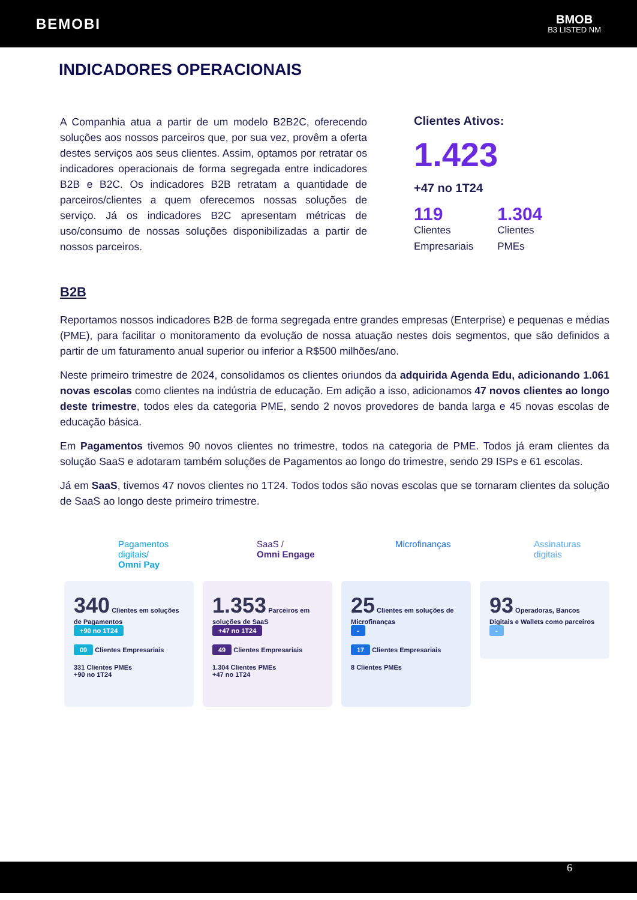BEMOBI
BMOB
B3 LISTED NM
INDICADORES OPERACIONAIS
A Companhia atua a partir de um modelo B2B2C, oferecendo soluções aos nossos parceiros que, por sua vez, provêm a oferta destes serviços aos seus clientes. Assim, optamos por retratar os indicadores operacionais de forma segregada entre indicadores B2B e B2C. Os indicadores B2B retratam a quantidade de parceiros/clientes a quem oferecemos nossas soluções de serviço. Já os indicadores B2C apresentam métricas de uso/consumo de nossas soluções disponibilizadas a partir de nossos parceiros.
Clientes Ativos:
1.423
+47 no 1T24
119
Clientes
Empresariais
1.304
Clientes
PMEs
B2B
Reportamos nossos indicadores B2B de forma segregada entre grandes empresas (Enterprise) e pequenas e médias (PME), para facilitar o monitoramento da evolução de nossa atuação nestes dois segmentos, que são definidos a partir de um faturamento anual superior ou inferior a R$500 milhões/ano.
Neste primeiro trimestre de 2024, consolidamos os clientes oriundos da adquirida Agenda Edu, adicionando 1.061 novas escolas como clientes na indústria de educação. Em adição a isso, adicionamos 47 novos clientes ao longo deste trimestre, todos eles da categoria PME, sendo 2 novos provedores de banda larga e 45 novas escolas de educação básica.
Em Pagamentos tivemos 90 novos clientes no trimestre, todos na categoria de PME. Todos já eram clientes da solução SaaS e adotaram também soluções de Pagamentos ao longo do trimestre, sendo 29 ISPs e 61 escolas.
Já em SaaS, tivemos 47 novos clientes no 1T24. Todos todos são novas escolas que se tornaram clientes da solução de SaaS ao longo deste primeiro trimestre.
Pagamentos digitais/
Omni Pay
340 Clientes em soluções de Pagamentos
+90 no 1T24
09 Clientes Empresariais
331 Clientes PMEs
+90 no 1T24
SaaS /
Omni Engage
1.353 Parceiros em soluções de SaaS
+47 no 1T24
49 Clientes Empresariais
1.304 Clientes PMEs
+47 no 1T24
Microfinanças
25 Clientes em soluções de Microfinanças
-
17 Clientes Empresariais
8 Clientes PMEs
Assinaturas
digitais
93 Operadoras, Bancos Digitais e Wallets como parceiros
-
6